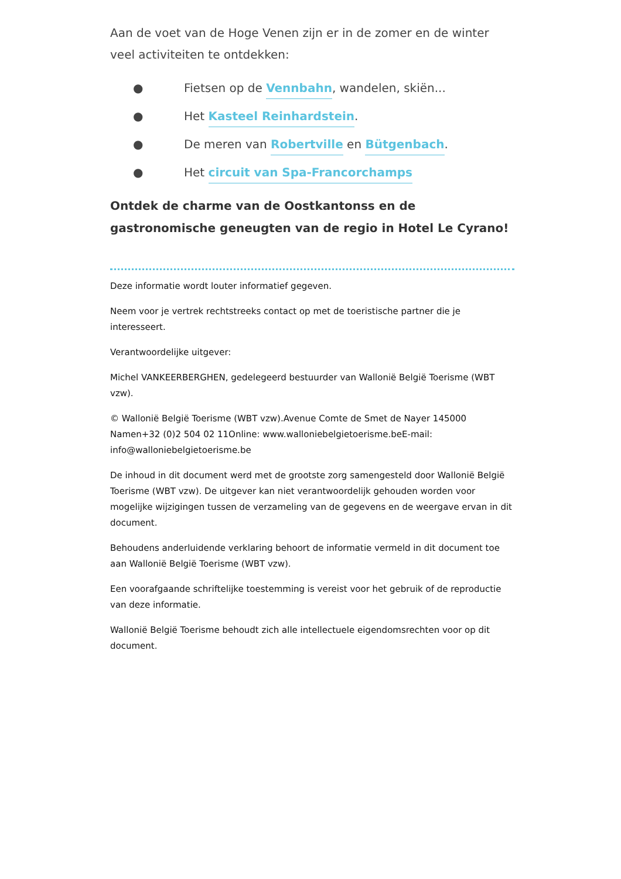Aan de voet van de Hoge Venen zijn er in de zomer en de winter veel activiteiten te ontdekken:
● Fietsen op de Vennbahn, wandelen, skiën...
● Het Kasteel Reinhardstein.
● De meren van Robertville en Bütgenbach.
● Het circuit van Spa-Francorchamps
Ontdek de charme van de Oostkantonss en de gastronomische geneugten van de regio in Hotel Le Cyrano!
Deze informatie wordt louter informatief gegeven.
Neem voor je vertrek rechtstreeks contact op met de toeristische partner die je interesseert.
Verantwoordelijke uitgever:
Michel VANKEERBERGHEN, gedelegeerd bestuurder van Wallonië België Toerisme (WBT vzw).
© Wallonië België Toerisme (WBT vzw).Avenue Comte de Smet de Nayer 145000 Namen+32 (0)2 504 02 11Online: www.walloniebelgietoerisme.beE-mail: info@walloniebelgietoerisme.be
De inhoud in dit document werd met de grootste zorg samengesteld door Wallonië België Toerisme (WBT vzw). De uitgever kan niet verantwoordelijk gehouden worden voor mogelijke wijzigingen tussen de verzameling van de gegevens en de weergave ervan in dit document.
Behoudens anderluidende verklaring behoort de informatie vermeld in dit document toe aan Wallonië België Toerisme (WBT vzw).
Een voorafgaande schriftelijke toestemming is vereist voor het gebruik of de reproductie van deze informatie.
Wallonië België Toerisme behoudt zich alle intellectuele eigendomsrechten voor op dit document.